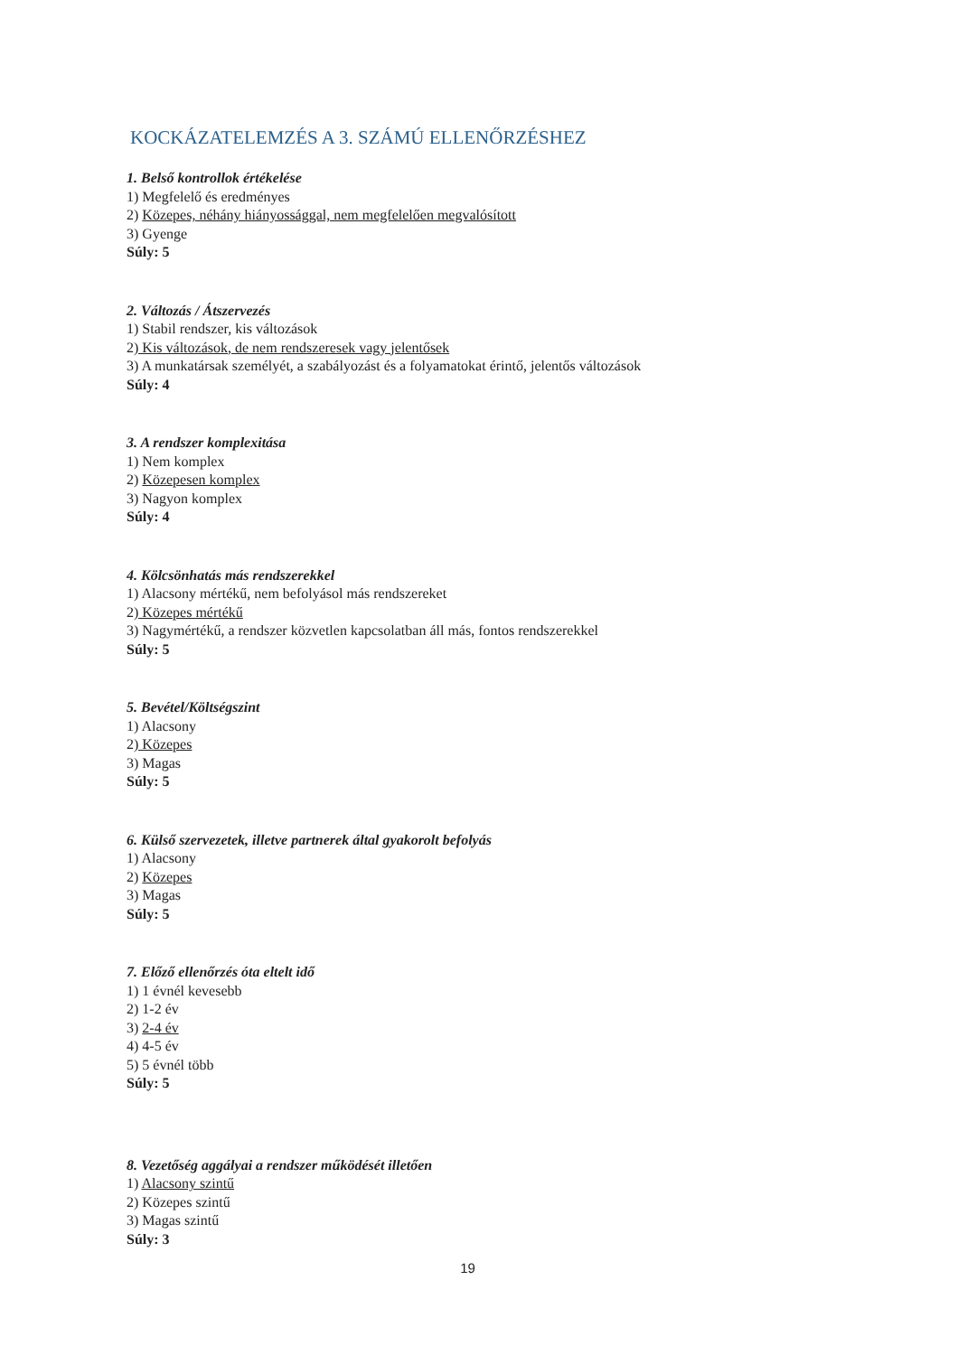KOCKÁZATELEMZÉS A 3. SZÁMÚ ELLENŐRZÉSHEZ
1. Belső kontrollok értékelése
1) Megfelelő és eredményes
2) Közepes, néhány hiányossággal, nem megfelelően megvalósított
3) Gyenge
Súly: 5
2. Változás / Átszervezés
1) Stabil rendszer, kis változások
2) Kis változások, de nem rendszeresek vagy jelentősek
3) A munkatársak személyét, a szabályozást és a folyamatokat érintő, jelentős változások
Súly: 4
3. A rendszer komplexitása
1) Nem komplex
2) Közepesen komplex
3) Nagyon komplex
Súly: 4
4. Kölcsönhatás más rendszerekkel
1) Alacsony mértékű, nem befolyásol más rendszereket
2) Közepes mértékű
3) Nagymértékű, a rendszer közvetlen kapcsolatban áll más, fontos rendszerekkel
Súly: 5
5. Bevétel/Költségszint
1) Alacsony
2) Közepes
3) Magas
Súly: 5
6. Külső szervezetek, illetve partnerek által gyakorolt befolyás
1) Alacsony
2) Közepes
3) Magas
Súly: 5
7. Előző ellenőrzés óta eltelt idő
1) 1 évnél kevesebb
2) 1-2 év
3) 2-4 év
4) 4-5 év
5) 5 évnél több
Súly: 5
8. Vezetőség aggályai a rendszer működését illetően
1) Alacsony szintű
2) Közepes szintű
3) Magas szintű
Súly: 3
19